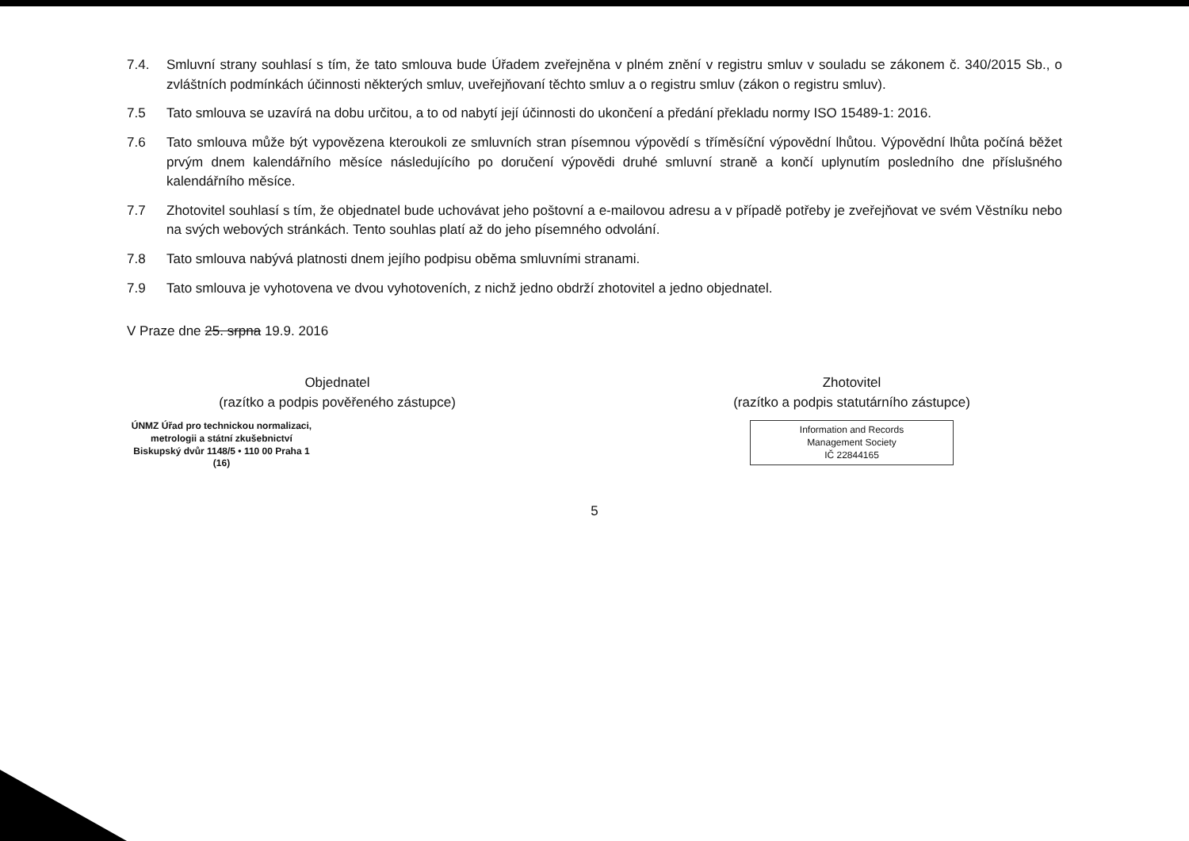7.4. Smluvní strany souhlasí s tím, že tato smlouva bude Úřadem zveřejněna v plném znění v registru smluv v souladu se zákonem č. 340/2015 Sb., o zvláštních podmínkách účinnosti některých smluv, uveřejňovaní těchto smluv a o registru smluv (zákon o registru smluv).
7.5 Tato smlouva se uzavírá na dobu určitou, a to od nabytí její účinnosti do ukončení a předání překladu normy ISO 15489-1: 2016.
7.6 Tato smlouva může být vypovězena kteroukoli ze smluvních stran písemnou výpovědí s tříměsíční výpovědní lhůtou. Výpovědní lhůta počíná běžet prvým dnem kalendářního měsíce následujícího po doručení výpovědi druhé smluvní straně a končí uplynutím posledního dne příslušného kalendářního měsíce.
7.7 Zhotovitel souhlasí s tím, že objednatel bude uchovávat jeho poštovní a e-mailovou adresu a v případě potřeby je zveřejňovat ve svém Věstníku nebo na svých webových stránkách. Tento souhlas platí až do jeho písemného odvolání.
7.8 Tato smlouva nabývá platnosti dnem jejího podpisu oběma smluvními stranami.
7.9 Tato smlouva je vyhotovena ve dvou vyhotoveních, z nichž jedno obdrží zhotovitel a jedno objednatel.
V Praze dne 25. srpna 19.9. 2016
Objednatel
(razítko a podpis pověřeného zástupce)
ÚNMZ Úřad pro technickou normalizaci, metrologii a státní zkušebnictví
Biskupský dvůr 1148/5 • 110 00 Praha 1
(16)
Zhotovitel
(razítko a podpis statutárního zástupce)
Information and Records
Management Society
IČ 22844165
5